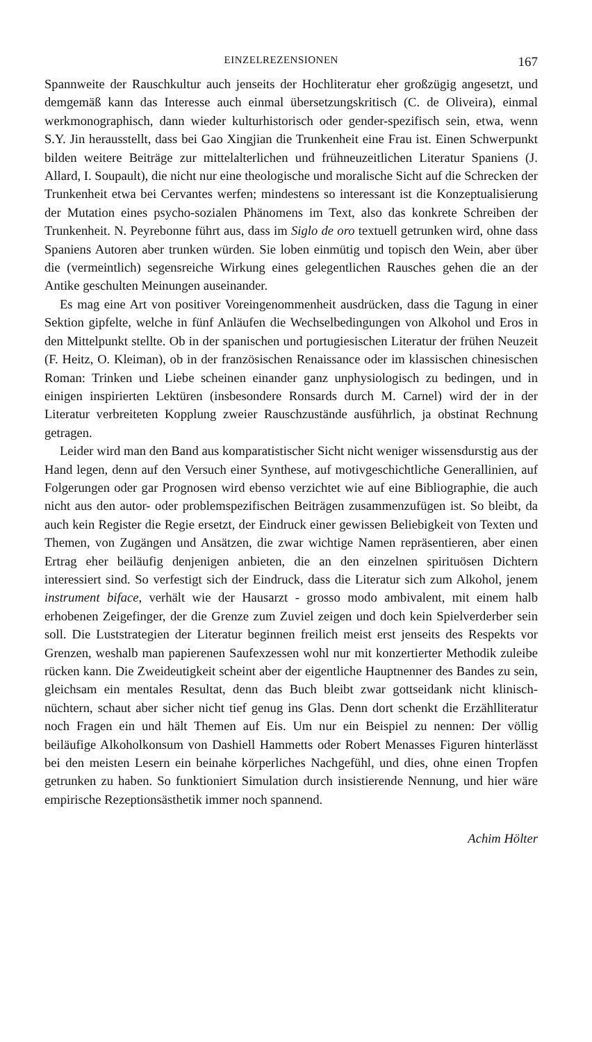EINZELREZENSIONEN 167
Spannweite der Rauschkultur auch jenseits der Hochliteratur eher großzügig angesetzt, und demgemäß kann das Interesse auch einmal übersetzungskritisch (C. de Oliveira), einmal werkmonographisch, dann wieder kulturhistorisch oder gender-spezifisch sein, etwa, wenn S.Y. Jin herausstellt, dass bei Gao Xingjian die Trunkenheit eine Frau ist. Einen Schwerpunkt bilden weitere Beiträge zur mittelalterlichen und frühneuzeitlichen Literatur Spaniens (J. Allard, I. Soupault), die nicht nur eine theologische und moralische Sicht auf die Schrecken der Trunkenheit etwa bei Cervantes werfen; mindestens so interessant ist die Konzeptualisierung der Mutation eines psycho-sozialen Phänomens im Text, also das konkrete Schreiben der Trunkenheit. N. Peyrebonne führt aus, dass im Siglo de oro textuell getrunken wird, ohne dass Spaniens Autoren aber trunken würden. Sie loben einmütig und topisch den Wein, aber über die (vermeintlich) segensreiche Wirkung eines gelegentlichen Rausches gehen die an der Antike geschulten Meinungen auseinander.
Es mag eine Art von positiver Voreingenommenheit ausdrücken, dass die Tagung in einer Sektion gipfelte, welche in fünf Anläufen die Wechselbedingungen von Alkohol und Eros in den Mittelpunkt stellte. Ob in der spanischen und portugiesischen Literatur der frühen Neuzeit (F. Heitz, O. Kleiman), ob in der französischen Renaissance oder im klassischen chinesischen Roman: Trinken und Liebe scheinen einander ganz unphysiologisch zu bedingen, und in einigen inspirierten Lektüren (insbesondere Ronsards durch M. Carnel) wird der in der Literatur verbreiteten Kopplung zweier Rauschzustände ausführlich, ja obstinat Rechnung getragen.
Leider wird man den Band aus komparatistischer Sicht nicht weniger wissensdurstig aus der Hand legen, denn auf den Versuch einer Synthese, auf motivgeschichtliche Generallinien, auf Folgerungen oder gar Prognosen wird ebenso verzichtet wie auf eine Bibliographie, die auch nicht aus den autor- oder problemspezifischen Beiträgen zusammenzufügen ist. So bleibt, da auch kein Register die Regie ersetzt, der Eindruck einer gewissen Beliebigkeit von Texten und Themen, von Zugängen und Ansätzen, die zwar wichtige Namen repräsentieren, aber einen Ertrag eher beiläufig denjenigen anbieten, die an den einzelnen spirituösen Dichtern interessiert sind. So verfestigt sich der Eindruck, dass die Literatur sich zum Alkohol, jenem instrument biface, verhält wie der Hausarzt - grosso modo ambivalent, mit einem halb erhobenen Zeigefinger, der die Grenze zum Zuviel zeigen und doch kein Spielverderber sein soll. Die Luststrategien der Literatur beginnen freilich meist erst jenseits des Respekts vor Grenzen, weshalb man papierenen Saufexzessen wohl nur mit konzertierter Methodik zuleibe rücken kann. Die Zweideutigkeit scheint aber der eigentliche Hauptnenner des Bandes zu sein, gleichsam ein mentales Resultat, denn das Buch bleibt zwar gottseidank nicht klinisch-nüchtern, schaut aber sicher nicht tief genug ins Glas. Denn dort schenkt die Erzählliteratur noch Fragen ein und hält Themen auf Eis. Um nur ein Beispiel zu nennen: Der völlig beiläufige Alkoholkonsum von Dashiell Hammetts oder Robert Menasses Figuren hinterlässt bei den meisten Lesern ein beinahe körperliches Nachgefühl, und dies, ohne einen Tropfen getrunken zu haben. So funktioniert Simulation durch insistierende Nennung, und hier wäre empirische Rezeptionsästhetik immer noch spannend.
Achim Hölter